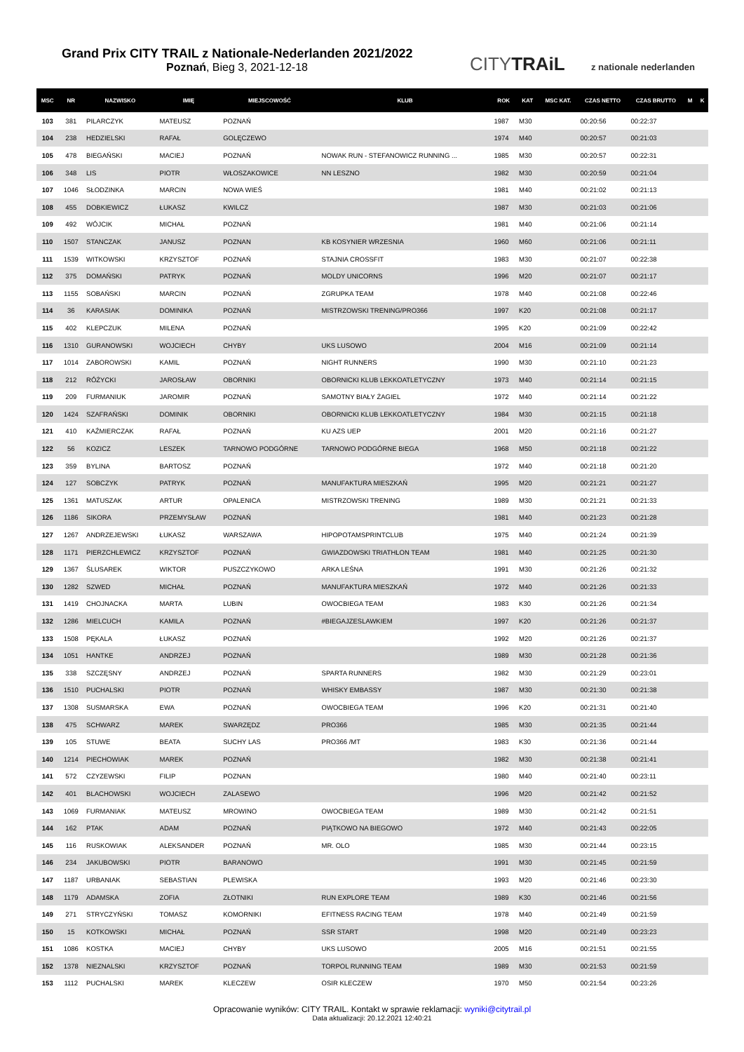Grand Prix CITY TRAIL z Nationale-Nederlanden 2021/2022
Poznań, Bieg 3, 2021-12-18
CITYTRAiL z nationale nederlanden
| MSC | NR | NAZWISKO | IMIĘ | MIEJSCOWOŚĆ | KLUB | ROK | KAT | MSC KAT. | CZAS NETTO | CZAS BRUTTO | M | K |
| --- | --- | --- | --- | --- | --- | --- | --- | --- | --- | --- | --- | --- |
| 103 | 381 | PILARCZYK | MATEUSZ | POZNAŃ | | 1987 | M30 | | 00:20:56 | 00:22:37 | | |
| 104 | 238 | HEDZIELSKI | RAFAŁ | GOLĘCZEWO | | 1974 | M40 | | 00:20:57 | 00:21:03 | | |
| 105 | 478 | BIEGAŃSKI | MACIEJ | POZNAŃ | NOWAK RUN - STEFANOWICZ RUNNING ... | 1985 | M30 | | 00:20:57 | 00:22:31 | | |
| 106 | 348 | LIS | PIOTR | WŁOSZAKOWICE | NN LESZNO | 1982 | M30 | | 00:20:59 | 00:21:04 | | |
| 107 | 1046 | SŁODZINKA | MARCIN | NOWA WIEŚ | | 1981 | M40 | | 00:21:02 | 00:21:13 | | |
| 108 | 455 | DOBKIEWICZ | ŁUKASZ | KWILCZ | | 1987 | M30 | | 00:21:03 | 00:21:06 | | |
| 109 | 492 | WÓJCIK | MICHAŁ | POZNAŃ | | 1981 | M40 | | 00:21:06 | 00:21:14 | | |
| 110 | 1507 | STANCZAK | JANUSZ | POZNAN | KB KOSYNIER WRZESNIA | 1960 | M60 | | 00:21:06 | 00:21:11 | | |
| 111 | 1539 | WITKOWSKI | KRZYSZTOF | POZNAŃ | STAJNIA CROSSFIT | 1983 | M30 | | 00:21:07 | 00:22:38 | | |
| 112 | 375 | DOMAŃSKI | PATRYK | POZNAŃ | MOLDY UNICORNS | 1996 | M20 | | 00:21:07 | 00:21:17 | | |
| 113 | 1155 | SOBAŃSKI | MARCIN | POZNAŃ | ZGRUPKA TEAM | 1978 | M40 | | 00:21:08 | 00:22:46 | | |
| 114 | 36 | KARASIAK | DOMINIKA | POZNAŃ | MISTRZOWSKI TRENING/PRO366 | 1997 | K20 | | 00:21:08 | 00:21:17 | | |
| 115 | 402 | KLEPCZUK | MILENA | POZNAŃ | | 1995 | K20 | | 00:21:09 | 00:22:42 | | |
| 116 | 1310 | GURANOWSKI | WOJCIECH | CHYBY | UKS LUSOWO | 2004 | M16 | | 00:21:09 | 00:21:14 | | |
| 117 | 1014 | ZABOROWSKI | KAMIL | POZNAŃ | NIGHT RUNNERS | 1990 | M30 | | 00:21:10 | 00:21:23 | | |
| 118 | 212 | RÓŻYCKI | JAROSŁAW | OBORNIKI | OBORNICKI KLUB LEKKOATLETYCZNY | 1973 | M40 | | 00:21:14 | 00:21:15 | | |
| 119 | 209 | FURMANIUK | JAROMIR | POZNAŃ | SAMOTNY BIAŁY ŻAGIEL | 1972 | M40 | | 00:21:14 | 00:21:22 | | |
| 120 | 1424 | SZAFRAŃSKI | DOMINIK | OBORNIKI | OBORNICKI KLUB LEKKOATLETYCZNY | 1984 | M30 | | 00:21:15 | 00:21:18 | | |
| 121 | 410 | KAŹMIERCZAK | RAFAŁ | POZNAŃ | KU AZS UEP | 2001 | M20 | | 00:21:16 | 00:21:27 | | |
| 122 | 56 | KOZICZ | LESZEK | TARNOWO PODGÓRNE | TARNOWO PODGÓRNE BIEGA | 1968 | M50 | | 00:21:18 | 00:21:22 | | |
| 123 | 359 | BYLINA | BARTOSZ | POZNAŃ | | 1972 | M40 | | 00:21:18 | 00:21:20 | | |
| 124 | 127 | SOBCZYK | PATRYK | POZNAŃ | MANUFAKTURA MIESZKAŃ | 1995 | M20 | | 00:21:21 | 00:21:27 | | |
| 125 | 1361 | MATUSZAK | ARTUR | OPALENICA | MISTRZOWSKI TRENING | 1989 | M30 | | 00:21:21 | 00:21:33 | | |
| 126 | 1186 | SIKORA | PRZEMYSŁAW | POZNAŃ | | 1981 | M40 | | 00:21:23 | 00:21:28 | | |
| 127 | 1267 | ANDRZEJEWSKI | ŁUKASZ | WARSZAWA | HIPOPOTAMSPRINTCLUB | 1975 | M40 | | 00:21:24 | 00:21:39 | | |
| 128 | 1171 | PIERZCHLEWICZ | KRZYSZTOF | POZNAŃ | GWIAZDOWSKI TRIATHLON TEAM | 1981 | M40 | | 00:21:25 | 00:21:30 | | |
| 129 | 1367 | ŚLUSAREK | WIKTOR | PUSZCZYKOWO | ARKA LEŚNA | 1991 | M30 | | 00:21:26 | 00:21:32 | | |
| 130 | 1282 | SZWED | MICHAŁ | POZNAŃ | MANUFAKTURA MIESZKAŃ | 1972 | M40 | | 00:21:26 | 00:21:33 | | |
| 131 | 1419 | CHOJNACKA | MARTA | LUBIN | OWOCBIEGA TEAM | 1983 | K30 | | 00:21:26 | 00:21:34 | | |
| 132 | 1286 | MIELCUCH | KAMILA | POZNAŃ | #BIEGAJZESLAWKIEM | 1997 | K20 | | 00:21:26 | 00:21:37 | | |
| 133 | 1508 | PĘKALA | ŁUKASZ | POZNAŃ | | 1992 | M20 | | 00:21:26 | 00:21:37 | | |
| 134 | 1051 | HANTKE | ANDRZEJ | POZNAŃ | | 1989 | M30 | | 00:21:28 | 00:21:36 | | |
| 135 | 338 | SZCZĘSNY | ANDRZEJ | POZNAŃ | SPARTA RUNNERS | 1982 | M30 | | 00:21:29 | 00:23:01 | | |
| 136 | 1510 | PUCHALSKI | PIOTR | POZNAŃ | WHISKY EMBASSY | 1987 | M30 | | 00:21:30 | 00:21:38 | | |
| 137 | 1308 | SUSMARSKA | EWA | POZNAŃ | OWOCBIEGA TEAM | 1996 | K20 | | 00:21:31 | 00:21:40 | | |
| 138 | 475 | SCHWARZ | MAREK | SWARZĘDZ | PRO366 | 1985 | M30 | | 00:21:35 | 00:21:44 | | |
| 139 | 105 | STUWE | BEATA | SUCHY LAS | PRO366 /MT | 1983 | K30 | | 00:21:36 | 00:21:44 | | |
| 140 | 1214 | PIECHOWIAK | MAREK | POZNAŃ | | 1982 | M30 | | 00:21:38 | 00:21:41 | | |
| 141 | 572 | CZYZEWSKI | FILIP | POZNAN | | 1980 | M40 | | 00:21:40 | 00:23:11 | | |
| 142 | 401 | BLACHOWSKI | WOJCIECH | ZALASEWO | | 1996 | M20 | | 00:21:42 | 00:21:52 | | |
| 143 | 1069 | FURMANIAK | MATEUSZ | MROWINO | OWOCBIEGA TEAM | 1989 | M30 | | 00:21:42 | 00:21:51 | | |
| 144 | 162 | PTAK | ADAM | POZNAŃ | PIĄTKOWO NA BIEGOWO | 1972 | M40 | | 00:21:43 | 00:22:05 | | |
| 145 | 116 | RUSKOWIAK | ALEKSANDER | POZNAŃ | MR. OLO | 1985 | M30 | | 00:21:44 | 00:23:15 | | |
| 146 | 234 | JAKUBOWSKI | PIOTR | BARANOWO | | 1991 | M30 | | 00:21:45 | 00:21:59 | | |
| 147 | 1187 | URBANIAK | SEBASTIAN | PLEWISKA | | 1993 | M20 | | 00:21:46 | 00:23:30 | | |
| 148 | 1179 | ADAMSKA | ZOFIA | ZŁOTNIKI | RUN EXPLORE TEAM | 1989 | K30 | | 00:21:46 | 00:21:56 | | |
| 149 | 271 | STRYCZYŃSKI | TOMASZ | KOMORNIKI | EFITNESS RACING TEAM | 1978 | M40 | | 00:21:49 | 00:21:59 | | |
| 150 | 15 | KOTKOWSKI | MICHAŁ | POZNAŃ | SSR START | 1998 | M20 | | 00:21:49 | 00:23:23 | | |
| 151 | 1086 | KOSTKA | MACIEJ | CHYBY | UKS LUSOWO | 2005 | M16 | | 00:21:51 | 00:21:55 | | |
| 152 | 1378 | NIEZNALSKI | KRZYSZTOF | POZNAŃ | TORPOL RUNNING TEAM | 1989 | M30 | | 00:21:53 | 00:21:59 | | |
| 153 | 1112 | PUCHALSKI | MAREK | KLECZEW | OSIR KLECZEW | 1970 | M50 | | 00:21:54 | 00:23:26 | | |
Opracowanie wyników: CITY TRAIL. Kontakt w sprawie reklamacji: wyniki@citytrail.pl
Data aktualizacji: 20.12.2021 12:40:21